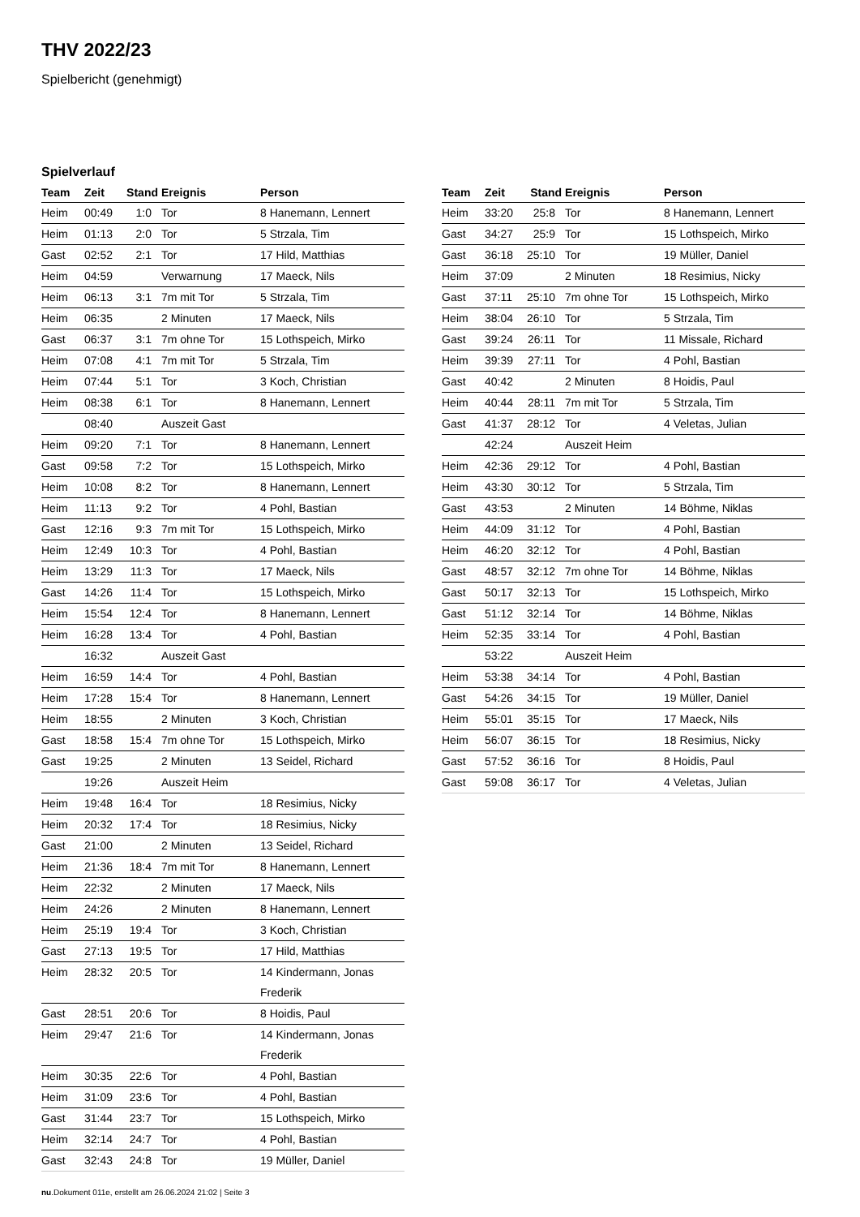THV 2022/23
Spielbericht (genehmigt)
Spielverlauf
| Team | Zeit | Stand | Ereignis | Person |
| --- | --- | --- | --- | --- |
| Heim | 00:49 | 1:0 | Tor | 8 Hanemann, Lennert |
| Heim | 01:13 | 2:0 | Tor | 5 Strzala, Tim |
| Gast | 02:52 | 2:1 | Tor | 17 Hild, Matthias |
| Heim | 04:59 | | Verwarnung | 17 Maeck, Nils |
| Heim | 06:13 | 3:1 | 7m mit Tor | 5 Strzala, Tim |
| Heim | 06:35 | | 2 Minuten | 17 Maeck, Nils |
| Gast | 06:37 | 3:1 | 7m ohne Tor | 15 Lothspeich, Mirko |
| Heim | 07:08 | 4:1 | 7m mit Tor | 5 Strzala, Tim |
| Heim | 07:44 | 5:1 | Tor | 3 Koch, Christian |
| Heim | 08:38 | 6:1 | Tor | 8 Hanemann, Lennert |
| | 08:40 | | Auszeit Gast | |
| Heim | 09:20 | 7:1 | Tor | 8 Hanemann, Lennert |
| Gast | 09:58 | 7:2 | Tor | 15 Lothspeich, Mirko |
| Heim | 10:08 | 8:2 | Tor | 8 Hanemann, Lennert |
| Heim | 11:13 | 9:2 | Tor | 4 Pohl, Bastian |
| Gast | 12:16 | 9:3 | 7m mit Tor | 15 Lothspeich, Mirko |
| Heim | 12:49 | 10:3 | Tor | 4 Pohl, Bastian |
| Heim | 13:29 | 11:3 | Tor | 17 Maeck, Nils |
| Gast | 14:26 | 11:4 | Tor | 15 Lothspeich, Mirko |
| Heim | 15:54 | 12:4 | Tor | 8 Hanemann, Lennert |
| Heim | 16:28 | 13:4 | Tor | 4 Pohl, Bastian |
| | 16:32 | | Auszeit Gast | |
| Heim | 16:59 | 14:4 | Tor | 4 Pohl, Bastian |
| Heim | 17:28 | 15:4 | Tor | 8 Hanemann, Lennert |
| Heim | 18:55 | | 2 Minuten | 3 Koch, Christian |
| Gast | 18:58 | 15:4 | 7m ohne Tor | 15 Lothspeich, Mirko |
| Gast | 19:25 | | 2 Minuten | 13 Seidel, Richard |
| | 19:26 | | Auszeit Heim | |
| Heim | 19:48 | 16:4 | Tor | 18 Resimius, Nicky |
| Heim | 20:32 | 17:4 | Tor | 18 Resimius, Nicky |
| Gast | 21:00 | | 2 Minuten | 13 Seidel, Richard |
| Heim | 21:36 | 18:4 | 7m mit Tor | 8 Hanemann, Lennert |
| Heim | 22:32 | | 2 Minuten | 17 Maeck, Nils |
| Heim | 24:26 | | 2 Minuten | 8 Hanemann, Lennert |
| Heim | 25:19 | 19:4 | Tor | 3 Koch, Christian |
| Gast | 27:13 | 19:5 | Tor | 17 Hild, Matthias |
| Heim | 28:32 | 20:5 | Tor | 14 Kindermann, Jonas Frederik |
| Gast | 28:51 | 20:6 | Tor | 8 Hoidis, Paul |
| Heim | 29:47 | 21:6 | Tor | 14 Kindermann, Jonas Frederik |
| Heim | 30:35 | 22:6 | Tor | 4 Pohl, Bastian |
| Heim | 31:09 | 23:6 | Tor | 4 Pohl, Bastian |
| Gast | 31:44 | 23:7 | Tor | 15 Lothspeich, Mirko |
| Heim | 32:14 | 24:7 | Tor | 4 Pohl, Bastian |
| Gast | 32:43 | 24:8 | Tor | 19 Müller, Daniel |
| Team | Zeit | Stand | Ereignis | Person |
| --- | --- | --- | --- | --- |
| Heim | 33:20 | 25:8 | Tor | 8 Hanemann, Lennert |
| Gast | 34:27 | 25:9 | Tor | 15 Lothspeich, Mirko |
| Gast | 36:18 | 25:10 | Tor | 19 Müller, Daniel |
| Heim | 37:09 | | 2 Minuten | 18 Resimius, Nicky |
| Gast | 37:11 | 25:10 | 7m ohne Tor | 15 Lothspeich, Mirko |
| Heim | 38:04 | 26:10 | Tor | 5 Strzala, Tim |
| Gast | 39:24 | 26:11 | Tor | 11 Missale, Richard |
| Heim | 39:39 | 27:11 | Tor | 4 Pohl, Bastian |
| Gast | 40:42 | | 2 Minuten | 8 Hoidis, Paul |
| Heim | 40:44 | 28:11 | 7m mit Tor | 5 Strzala, Tim |
| Gast | 41:37 | 28:12 | Tor | 4 Veletas, Julian |
| | 42:24 | | Auszeit Heim | |
| Heim | 42:36 | 29:12 | Tor | 4 Pohl, Bastian |
| Heim | 43:30 | 30:12 | Tor | 5 Strzala, Tim |
| Gast | 43:53 | | 2 Minuten | 14 Böhme, Niklas |
| Heim | 44:09 | 31:12 | Tor | 4 Pohl, Bastian |
| Heim | 46:20 | 32:12 | Tor | 4 Pohl, Bastian |
| Gast | 48:57 | 32:12 | 7m ohne Tor | 14 Böhme, Niklas |
| Gast | 50:17 | 32:13 | Tor | 15 Lothspeich, Mirko |
| Gast | 51:12 | 32:14 | Tor | 14 Böhme, Niklas |
| Heim | 52:35 | 33:14 | Tor | 4 Pohl, Bastian |
| | 53:22 | | Auszeit Heim | |
| Heim | 53:38 | 34:14 | Tor | 4 Pohl, Bastian |
| Gast | 54:26 | 34:15 | Tor | 19 Müller, Daniel |
| Heim | 55:01 | 35:15 | Tor | 17 Maeck, Nils |
| Heim | 56:07 | 36:15 | Tor | 18 Resimius, Nicky |
| Gast | 57:52 | 36:16 | Tor | 8 Hoidis, Paul |
| Gast | 59:08 | 36:17 | Tor | 4 Veletas, Julian |
nu.Dokument 011e, erstellt am 26.06.2024 21:02 | Seite 3